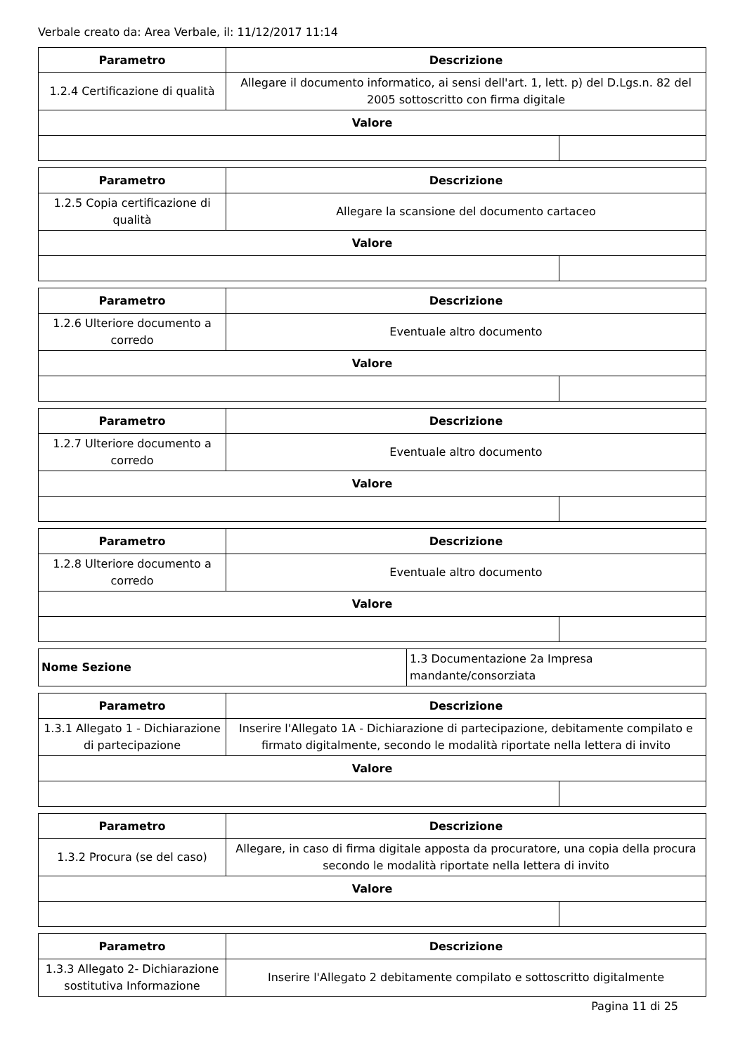Verbale creato da: Area Verbale, il: 11/12/2017 11:14
| Parametro | Descrizione | |
| --- | --- | --- |
| 1.2.4 Certificazione di qualità | Allegare il documento informatico, ai sensi dell'art. 1, lett. p) del D.Lgs.n. 82 del 2005 sottoscritto con firma digitale | |
| Valore | | |
| Parametro | Descrizione | |
| --- | --- | --- |
| 1.2.5 Copia certificazione di qualità | Allegare la scansione del documento cartaceo | |
| Valore | | |
| Parametro | Descrizione | |
| --- | --- | --- |
| 1.2.6 Ulteriore documento a corredo | Eventuale altro documento | |
| Valore | | |
| Parametro | Descrizione | |
| --- | --- | --- |
| 1.2.7 Ulteriore documento a corredo | Eventuale altro documento | |
| Valore | | |
| Parametro | Descrizione | |
| --- | --- | --- |
| 1.2.8 Ulteriore documento a corredo | Eventuale altro documento | |
| Valore | | |
| Nome Sezione | 1.3 Documentazione 2a Impresa mandante/consorziata |
| Parametro | Descrizione | |
| --- | --- | --- |
| 1.3.1 Allegato 1 - Dichiarazione di partecipazione | Inserire l'Allegato 1A - Dichiarazione di partecipazione, debitamente compilato e firmato digitalmente, secondo le modalità riportate nella lettera di invito | |
| Valore | | |
| Parametro | Descrizione | |
| --- | --- | --- |
| 1.3.2 Procura (se del caso) | Allegare, in caso di firma digitale apposta da procuratore, una copia della procura secondo le modalità riportate nella lettera di invito | |
| Valore | | |
| Parametro | Descrizione |
| --- | --- |
| 1.3.3 Allegato 2- Dichiarazione sostitutiva Informazione | Inserire l'Allegato 2 debitamente compilato e sottoscritto digitalmente |
Pagina 11 di 25